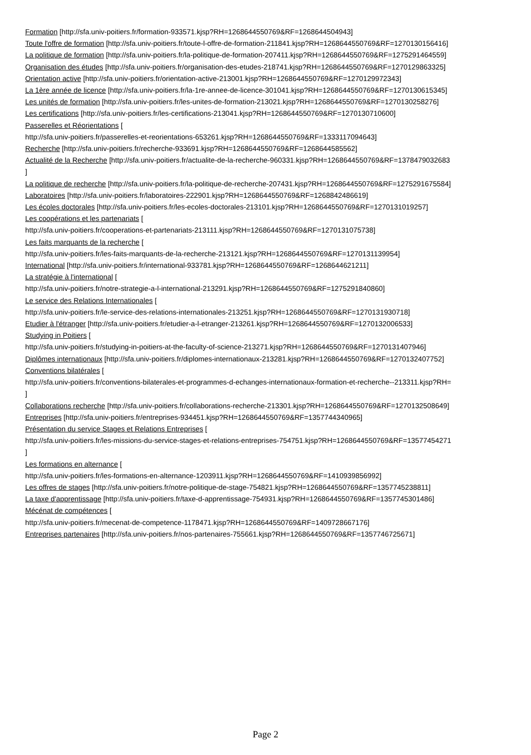Formation [http://sfa.univ-poitiers.fr/formation-933571.kjsp?RH=1268644550769&RF=1268644504943]
Toute l'offre de formation [http://sfa.univ-poitiers.fr/toute-l-offre-de-formation-211841.kjsp?RH=1268644550769&RF=1270130156416]
La politique de formation [http://sfa.univ-poitiers.fr/la-politique-de-formation-207411.kjsp?RH=1268644550769&RF=1275291464559]
Organisation des études [http://sfa.univ-poitiers.fr/organisation-des-etudes-218741.kjsp?RH=1268644550769&RF=1270129863325]
Orientation active [http://sfa.univ-poitiers.fr/orientation-active-213001.kjsp?RH=1268644550769&RF=1270129972343]
La 1ère année de licence [http://sfa.univ-poitiers.fr/la-1re-annee-de-licence-301041.kjsp?RH=1268644550769&RF=1270130615345]
Les unités de formation [http://sfa.univ-poitiers.fr/les-unites-de-formation-213021.kjsp?RH=1268644550769&RF=1270130258276]
Les certifications [http://sfa.univ-poitiers.fr/les-certifications-213041.kjsp?RH=1268644550769&RF=1270130710600]
Passerelles et Réorientations [
http://sfa.univ-poitiers.fr/passerelles-et-reorientations-653261.kjsp?RH=1268644550769&RF=1333117094643]
Recherche [http://sfa.univ-poitiers.fr/recherche-933691.kjsp?RH=1268644550769&RF=1268644585562]
Actualité de la Recherche [http://sfa.univ-poitiers.fr/actualite-de-la-recherche-960331.kjsp?RH=1268644550769&RF=1378479032683
]
La politique de recherche [http://sfa.univ-poitiers.fr/la-politique-de-recherche-207431.kjsp?RH=1268644550769&RF=1275291675584]
Laboratoires [http://sfa.univ-poitiers.fr/laboratoires-222901.kjsp?RH=1268644550769&RF=1268842486619]
Les écoles doctorales [http://sfa.univ-poitiers.fr/les-ecoles-doctorales-213101.kjsp?RH=1268644550769&RF=1270131019257]
Les coopérations et les partenariats [
http://sfa.univ-poitiers.fr/cooperations-et-partenariats-213111.kjsp?RH=1268644550769&RF=1270131075738]
Les faits marquants de la recherche [
http://sfa.univ-poitiers.fr/les-faits-marquants-de-la-recherche-213121.kjsp?RH=1268644550769&RF=1270131139954]
International [http://sfa.univ-poitiers.fr/international-933781.kjsp?RH=1268644550769&RF=1268644621211]
La stratégie à l'international [
http://sfa.univ-poitiers.fr/notre-strategie-a-l-international-213291.kjsp?RH=1268644550769&RF=1275291840860]
Le service des Relations Internationales [
http://sfa.univ-poitiers.fr/le-service-des-relations-internationales-213251.kjsp?RH=1268644550769&RF=1270131930718]
Etudier à l'étranger [http://sfa.univ-poitiers.fr/etudier-a-l-etranger-213261.kjsp?RH=1268644550769&RF=1270132006533]
Studying in Poitiers [
http://sfa.univ-poitiers.fr/studying-in-poitiers-at-the-faculty-of-science-213271.kjsp?RH=1268644550769&RF=1270131407946]
Diplômes internationaux [http://sfa.univ-poitiers.fr/diplomes-internationaux-213281.kjsp?RH=1268644550769&RF=1270132407752]
Conventions bilatérales [
http://sfa.univ-poitiers.fr/conventions-bilaterales-et-programmes-d-echanges-internationaux-formation-et-recherche--213311.kjsp?RH=
]
Collaborations recherche [http://sfa.univ-poitiers.fr/collaborations-recherche-213301.kjsp?RH=1268644550769&RF=1270132508649]
Entreprises [http://sfa.univ-poitiers.fr/entreprises-934451.kjsp?RH=1268644550769&RF=1357744340965]
Présentation du service Stages et Relations Entreprises [
http://sfa.univ-poitiers.fr/les-missions-du-service-stages-et-relations-entreprises-754751.kjsp?RH=1268644550769&RF=13577454271
]
Les formations en alternance [
http://sfa.univ-poitiers.fr/les-formations-en-alternance-1203911.kjsp?RH=1268644550769&RF=1410939856992]
Les offres de stages [http://sfa.univ-poitiers.fr/notre-politique-de-stage-754821.kjsp?RH=1268644550769&RF=1357745238811]
La taxe d'apprentissage [http://sfa.univ-poitiers.fr/taxe-d-apprentissage-754931.kjsp?RH=1268644550769&RF=1357745301486]
Mécénat de compétences [
http://sfa.univ-poitiers.fr/mecenat-de-competence-1178471.kjsp?RH=1268644550769&RF=1409728667176]
Entreprises partenaires [http://sfa.univ-poitiers.fr/nos-partenaires-755661.kjsp?RH=1268644550769&RF=1357746725671]
Page 2